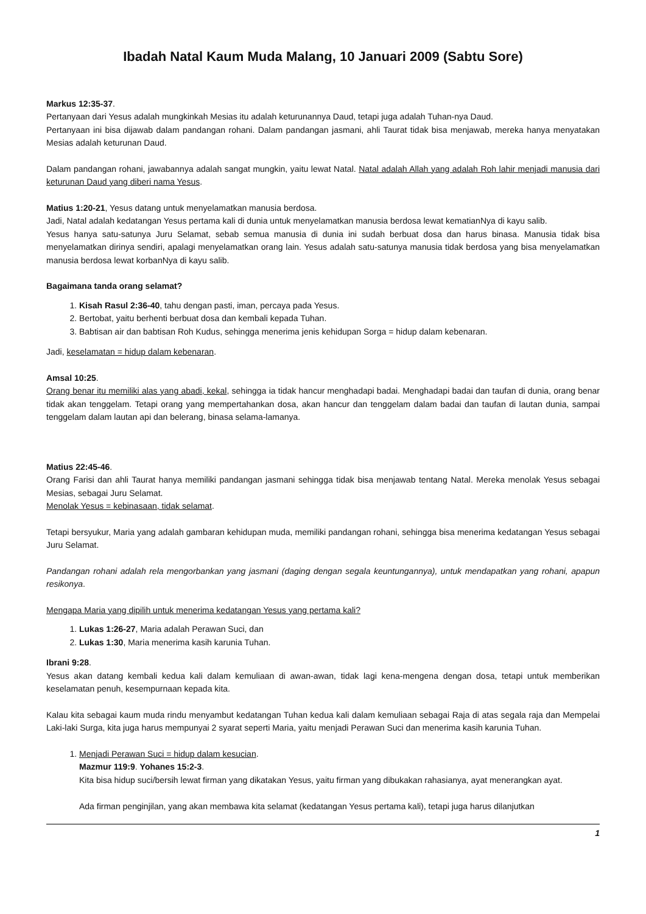Ibadah Natal Kaum Muda Malang, 10 Januari 2009 (Sabtu Sore)
Markus 12:35-37.
Pertanyaan dari Yesus adalah mungkinkah Mesias itu adalah keturunannya Daud, tetapi juga adalah Tuhan-nya Daud.
Pertanyaan ini bisa dijawab dalam pandangan rohani. Dalam pandangan jasmani, ahli Taurat tidak bisa menjawab, mereka hanya menyatakan Mesias adalah keturunan Daud.
Dalam pandangan rohani, jawabannya adalah sangat mungkin, yaitu lewat Natal. Natal adalah Allah yang adalah Roh lahir menjadi manusia dari keturunan Daud yang diberi nama Yesus.
Matius 1:20-21, Yesus datang untuk menyelamatkan manusia berdosa.
Jadi, Natal adalah kedatangan Yesus pertama kali di dunia untuk menyelamatkan manusia berdosa lewat kematianNya di kayu salib.
Yesus hanya satu-satunya Juru Selamat, sebab semua manusia di dunia ini sudah berbuat dosa dan harus binasa. Manusia tidak bisa menyelamatkan dirinya sendiri, apalagi menyelamatkan orang lain. Yesus adalah satu-satunya manusia tidak berdosa yang bisa menyelamatkan manusia berdosa lewat korbanNya di kayu salib.
Bagaimana tanda orang selamat?
1. Kisah Rasul 2:36-40, tahu dengan pasti, iman, percaya pada Yesus.
2. Bertobat, yaitu berhenti berbuat dosa dan kembali kepada Tuhan.
3. Babtisan air dan babtisan Roh Kudus, sehingga menerima jenis kehidupan Sorga = hidup dalam kebenaran.
Jadi, keselamatan = hidup dalam kebenaran.
Amsal 10:25.
Orang benar itu memiliki alas yang abadi, kekal, sehingga ia tidak hancur menghadapi badai. Menghadapi badai dan taufan di dunia, orang benar tidak akan tenggelam. Tetapi orang yang mempertahankan dosa, akan hancur dan tenggelam dalam badai dan taufan di lautan dunia, sampai tenggelam dalam lautan api dan belerang, binasa selama-lamanya.
Matius 22:45-46.
Orang Farisi dan ahli Taurat hanya memiliki pandangan jasmani sehingga tidak bisa menjawab tentang Natal. Mereka menolak Yesus sebagai Mesias, sebagai Juru Selamat.
Menolak Yesus = kebinasaan, tidak selamat.
Tetapi bersyukur, Maria yang adalah gambaran kehidupan muda, memiliki pandangan rohani, sehingga bisa menerima kedatangan Yesus sebagai Juru Selamat.
Pandangan rohani adalah rela mengorbankan yang jasmani (daging dengan segala keuntungannya), untuk mendapatkan yang rohani, apapun resikonya.
Mengapa Maria yang dipilih untuk menerima kedatangan Yesus yang pertama kali?
1. Lukas 1:26-27, Maria adalah Perawan Suci, dan
2. Lukas 1:30, Maria menerima kasih karunia Tuhan.
Ibrani 9:28.
Yesus akan datang kembali kedua kali dalam kemuliaan di awan-awan, tidak lagi kena-mengena dengan dosa, tetapi untuk memberikan keselamatan penuh, kesempurnaan kepada kita.
Kalau kita sebagai kaum muda rindu menyambut kedatangan Tuhan kedua kali dalam kemuliaan sebagai Raja di atas segala raja dan Mempelai Laki-laki Surga, kita juga harus mempunyai 2 syarat seperti Maria, yaitu menjadi Perawan Suci dan menerima kasih karunia Tuhan.
1. Menjadi Perawan Suci = hidup dalam kesucian.
Mazmur 119:9. Yohanes 15:2-3.
Kita bisa hidup suci/bersih lewat firman yang dikatakan Yesus, yaitu firman yang dibukakan rahasianya, ayat menerangkan ayat.
Ada firman penginjilan, yang akan membawa kita selamat (kedatangan Yesus pertama kali), tetapi juga harus dilanjutkan
1